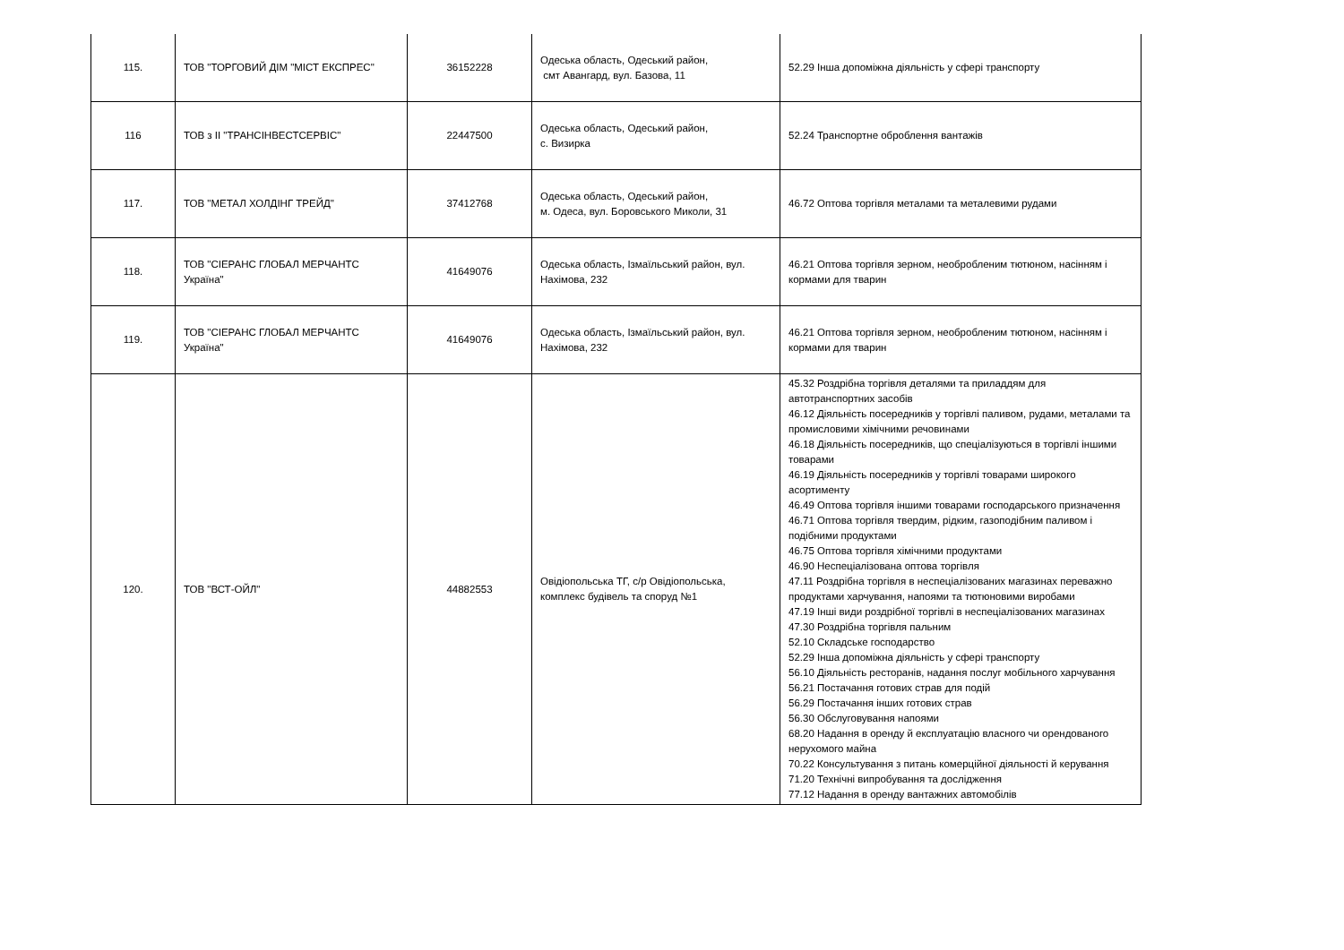| 115. | ТОВ "ТОРГОВИЙ ДІМ "МІСТ ЕКСПРЕС" | 36152228 | Одеська область, Одеський район, смт Авангард, вул. Базова, 11 | 52.29 Інша допоміжна діяльність у сфері транспорту |
| 116 | ТОВ з ІІ "ТРАНСІНВЕСТСЕРВІС" | 22447500 | Одеська область, Одеський район, с. Визирка | 52.24 Транспортне оброблення вантажів |
| 117. | ТОВ "МЕТАЛ ХОЛДІНГ ТРЕЙД" | 37412768 | Одеська область, Одеський район, м. Одеса, вул. Боровського Миколи, 31 | 46.72 Оптова торгівля металами та металевими рудами |
| 118. | ТОВ "СІЕРАНС ГЛОБАЛ МЕРЧАНТС Україна" | 41649076 | Одеська область, Ізмаїльський район, вул. Нахімова, 232 | 46.21 Оптова торгівля зерном, необробленим тютюном, насінням і кормами для тварин |
| 119. | ТОВ "СІЕРАНС ГЛОБАЛ МЕРЧАНТС Україна" | 41649076 | Одеська область, Ізмаїльський район, вул. Нахімова, 232 | 46.21 Оптова торгівля зерном, необробленим тютюном, насінням і кормами для тварин |
| 120. | ТОВ "ВСТ-ОЙЛ" | 44882553 | Овідіопольська ТГ, с/р Овідіопольська, комплекс будівель та споруд №1 | 45.32 Роздрібна торгівля деталями та приладдям для автотранспортних засобів 46.12 Діяльність посередників у торгівлі паливом, рудами, металами та промисловими хімічними речовинами 46.18 Діяльність посередників, що спеціалізуються в торгівлі іншими товарами 46.19 Діяльність посередників у торгівлі товарами широкого асортименту 46.49 Оптова торгівля іншими товарами господарського призначення 46.71 Оптова торгівля твердим, рідким, газоподібним паливом і подібними продуктами 46.75 Оптова торгівля хімічними продуктами 46.90 Неспеціалізована оптова торгівля 47.11 Роздрібна торгівля в неспеціалізованих магазинах переважно продуктами харчування, напоями та тютюновими виробами 47.19 Інші види роздрібної торгівлі в неспеціалізованих магазинах 47.30 Роздрібна торгівля пальним 52.10 Складське господарство 52.29 Інша допоміжна діяльність у сфері транспорту 56.10 Діяльність ресторанів, надання послуг мобільного харчування 56.21 Постачання готових страв для подій 56.29 Постачання інших готових страв 56.30 Обслуговування напоями 68.20 Надання в оренду й експлуатацію власного чи орендованого нерухомого майна 70.22 Консультування з питань комерційної діяльності й керування 71.20 Технічні випробування та дослідження 77.12 Надання в оренду вантажних автомобілів |